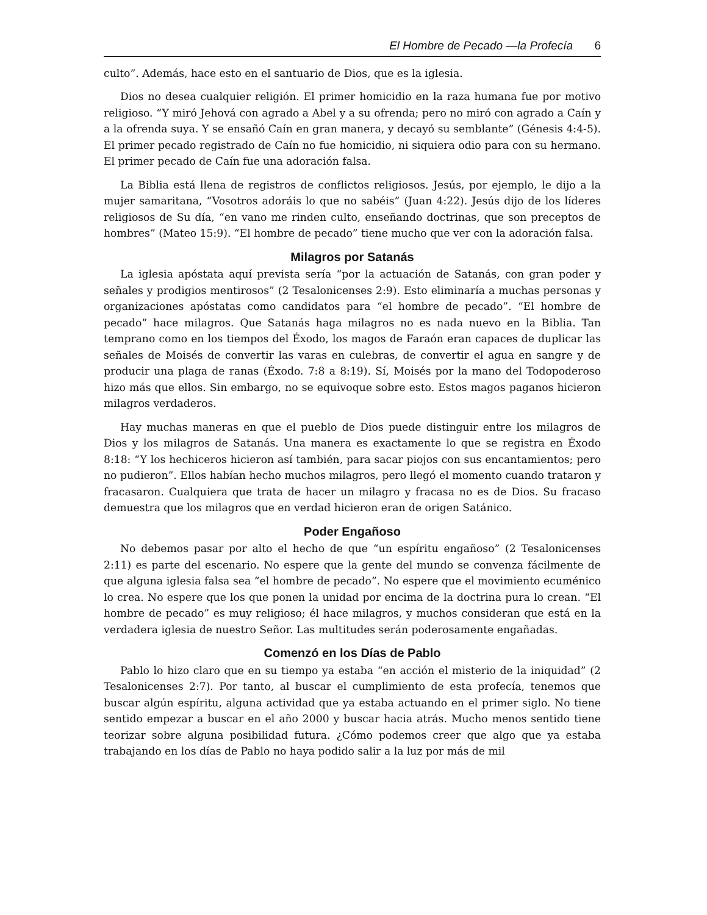El Hombre de Pecado —la Profecía 6
culto”. Además, hace esto en el santuario de Dios, que es la iglesia.
Dios no desea cualquier religión. El primer homicidio en la raza humana fue por motivo religioso. “Y miró Jehová con agrado a Abel y a su ofrenda; pero no miró con agrado a Caín y a la ofrenda suya. Y se ensañó Caín en gran manera, y decayó su semblante” (Génesis 4:4-5). El primer pecado registrado de Caín no fue homicidio, ni siquiera odio para con su hermano. El primer pecado de Caín fue una adoración falsa.
La Biblia está llena de registros de conflictos religiosos. Jesús, por ejemplo, le dijo a la mujer samaritana, “Vosotros adoráis lo que no sabéis” (Juan 4:22). Jesús dijo de los líderes religiosos de Su día, “en vano me rinden culto, enseñando doctrinas, que son preceptos de hombres” (Mateo 15:9). “El hombre de pecado” tiene mucho que ver con la adoración falsa.
Milagros por Satanás
La iglesia apóstata aquí prevista sería “por la actuación de Satanás, con gran poder y señales y prodigios mentirosos” (2 Tesalonicenses 2:9). Esto eliminaría a muchas personas y organizaciones apóstatas como candidatos para “el hombre de pecado”. “El hombre de pecado” hace milagros. Que Satanás haga milagros no es nada nuevo en la Biblia. Tan temprano como en los tiempos del Éxodo, los magos de Faraón eran capaces de duplicar las señales de Moisés de convertir las varas en culebras, de convertir el agua en sangre y de producir una plaga de ranas (Éxodo. 7:8 a 8:19). Sí, Moisés por la mano del Todopoderoso hizo más que ellos. Sin embargo, no se equivoque sobre esto. Estos magos paganos hicieron milagros verdaderos.
Hay muchas maneras en que el pueblo de Dios puede distinguir entre los milagros de Dios y los milagros de Satanás. Una manera es exactamente lo que se registra en Éxodo 8:18: “Y los hechiceros hicieron así también, para sacar piojos con sus encantamientos; pero no pudieron”. Ellos habían hecho muchos milagros, pero llegó el momento cuando trataron y fracasaron. Cualquiera que trata de hacer un milagro y fracasa no es de Dios. Su fracaso demuestra que los milagros que en verdad hicieron eran de origen Satánico.
Poder Engañoso
No debemos pasar por alto el hecho de que “un espíritu engañoso” (2 Tesalonicenses 2:11) es parte del escenario. No espere que la gente del mundo se convenza fácilmente de que alguna iglesia falsa sea “el hombre de pecado”. No espere que el movimiento ecuménico lo crea. No espere que los que ponen la unidad por encima de la doctrina pura lo crean. “El hombre de pecado” es muy religioso; él hace milagros, y muchos consideran que está en la verdadera iglesia de nuestro Señor. Las multitudes serán poderosamente engañadas.
Comenzó en los Días de Pablo
Pablo lo hizo claro que en su tiempo ya estaba “en acción el misterio de la iniquidad” (2 Tesalonicenses 2:7). Por tanto, al buscar el cumplimiento de esta profecía, tenemos que buscar algún espíritu, alguna actividad que ya estaba actuando en el primer siglo. No tiene sentido empezar a buscar en el año 2000 y buscar hacia atrás. Mucho menos sentido tiene teorizar sobre alguna posibilidad futura. ¿Cómo podemos creer que algo que ya estaba trabajando en los días de Pablo no haya podido salir a la luz por más de mil